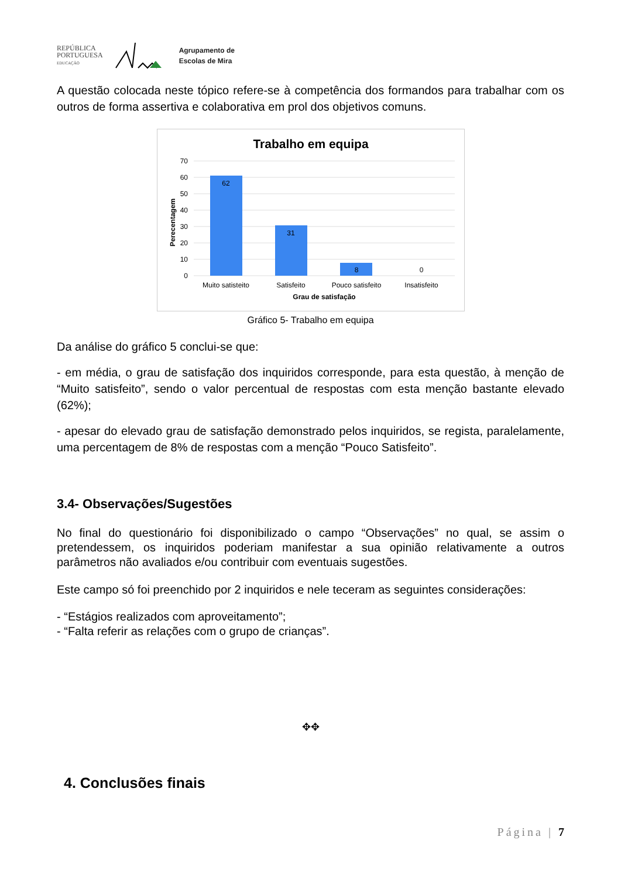REPÚBLICA
PORTUGUESA
EDUCAÇÃO
Agrupamento de
Escolas de Mira
A questão colocada neste tópico refere-se à competência dos formandos para trabalhar com os outros de forma assertiva e colaborativa em prol dos objetivos comuns.
Trabalho em equipa
70
60
50
40
30
20
10
0
Perecentagem
62
31
8
0
Muito satisteito
Satisfeito
Pouco satisfeito
Insatisfeito
Grau de satisfação
Gráfico 5- Trabalho em equipa
Da análise do gráfico 5 conclui-se que:
- em média, o grau de satisfação dos inquiridos corresponde, para esta questão, à menção de “Muito satisfeito”, sendo o valor percentual de respostas com esta menção bastante elevado (62%);
- apesar do elevado grau de satisfação demonstrado pelos inquiridos, se regista, paralelamente, uma percentagem de 8% de respostas com a menção “Pouco Satisfeito”.
3.4- Observações/Sugestões
No final do questionário foi disponibilizado o campo “Observações” no qual, se assim o pretendessem, os inquiridos poderiam manifestar a sua opinião relativamente a outros parâmetros não avaliados e/ou contribuir com eventuais sugestões.
Este campo só foi preenchido por 2 inquiridos e nele teceram as seguintes considerações:
- “Estágios realizados com aproveitamento”;
- “Falta referir as relações com o grupo de crianças”.
✥✥
4. Conclusões finais
Página | 7